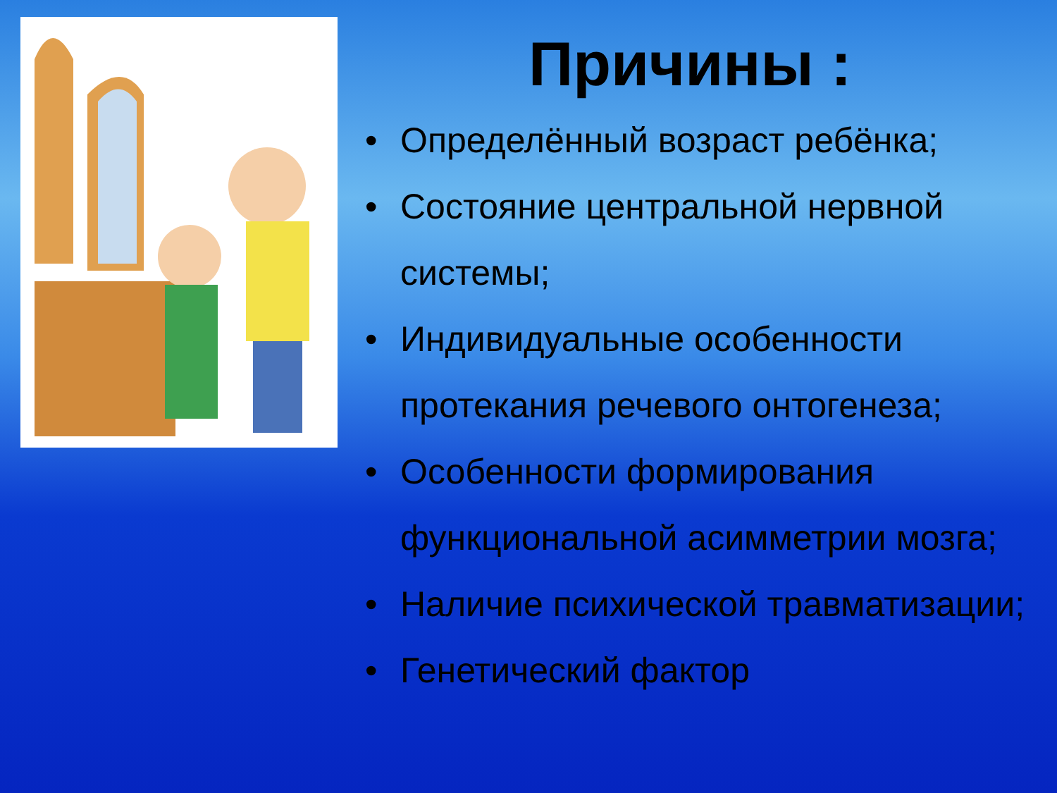Причины :
• Определённый возраст ребёнка;
• Состояние центральной нервной системы;
• Индивидуальные особенности протекания речевого онтогенеза;
• Особенности формирования функциональной асимметрии мозга;
• Наличие психической травматизации;
• Генетический фактор